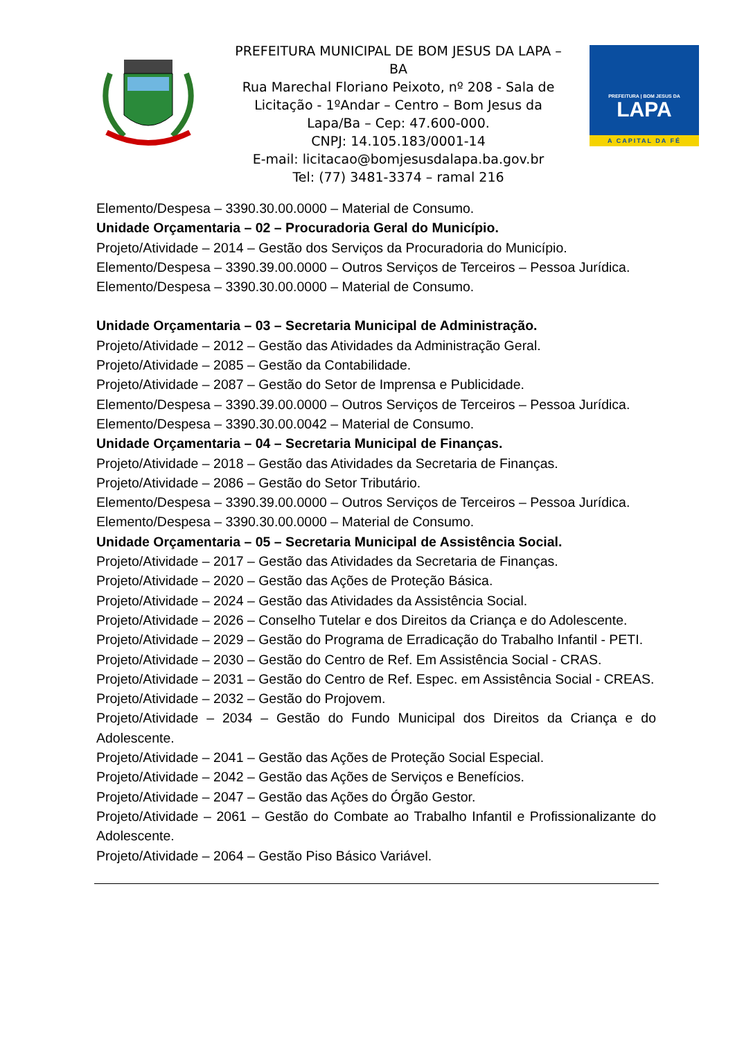PREFEITURA MUNICIPAL DE BOM JESUS DA LAPA – BA
Rua Marechal Floriano Peixoto, nº 208 - Sala de Licitação - 1ºAndar – Centro – Bom Jesus da Lapa/Ba – Cep: 47.600-000.
CNPJ: 14.105.183/0001-14
E-mail: licitacao@bomjesusdalapa.ba.gov.br
Tel: (77) 3481-3374 – ramal 216
PREFEITURA | BOM JESUS DA
LAPA
A CAPITAL DA FÉ
Elemento/Despesa – 3390.30.00.0000 – Material de Consumo.
Unidade Orçamentaria – 02 – Procuradoria Geral do Município.
Projeto/Atividade – 2014 – Gestão dos Serviços da Procuradoria do Município.
Elemento/Despesa – 3390.39.00.0000 – Outros Serviços de Terceiros – Pessoa Jurídica.
Elemento/Despesa – 3390.30.00.0000 – Material de Consumo.
Unidade Orçamentaria – 03 – Secretaria Municipal de Administração.
Projeto/Atividade – 2012 – Gestão das Atividades da Administração Geral.
Projeto/Atividade – 2085 – Gestão da Contabilidade.
Projeto/Atividade – 2087 – Gestão do Setor de Imprensa e Publicidade.
Elemento/Despesa – 3390.39.00.0000 – Outros Serviços de Terceiros – Pessoa Jurídica.
Elemento/Despesa – 3390.30.00.0042 – Material de Consumo.
Unidade Orçamentaria – 04 – Secretaria Municipal de Finanças.
Projeto/Atividade – 2018 – Gestão das Atividades da Secretaria de Finanças.
Projeto/Atividade – 2086 – Gestão do Setor Tributário.
Elemento/Despesa – 3390.39.00.0000 – Outros Serviços de Terceiros – Pessoa Jurídica.
Elemento/Despesa – 3390.30.00.0000 – Material de Consumo.
Unidade Orçamentaria – 05 – Secretaria Municipal de Assistência Social.
Projeto/Atividade – 2017 – Gestão das Atividades da Secretaria de Finanças.
Projeto/Atividade – 2020 – Gestão das Ações de Proteção Básica.
Projeto/Atividade – 2024 – Gestão das Atividades da Assistência Social.
Projeto/Atividade – 2026 – Conselho Tutelar e dos Direitos da Criança e do Adolescente.
Projeto/Atividade – 2029 – Gestão do Programa de Erradicação do Trabalho Infantil - PETI.
Projeto/Atividade – 2030 – Gestão do Centro de Ref. Em Assistência Social - CRAS.
Projeto/Atividade – 2031 – Gestão do Centro de Ref. Espec. em Assistência Social - CREAS.
Projeto/Atividade – 2032 – Gestão do Projovem.
Projeto/Atividade – 2034 – Gestão do Fundo Municipal dos Direitos da Criança e do Adolescente.
Projeto/Atividade – 2041 – Gestão das Ações de Proteção Social Especial.
Projeto/Atividade – 2042 – Gestão das Ações de Serviços e Benefícios.
Projeto/Atividade – 2047 – Gestão das Ações do Órgão Gestor.
Projeto/Atividade – 2061 – Gestão do Combate ao Trabalho Infantil e Profissionalizante do Adolescente.
Projeto/Atividade – 2064 – Gestão Piso Básico Variável.